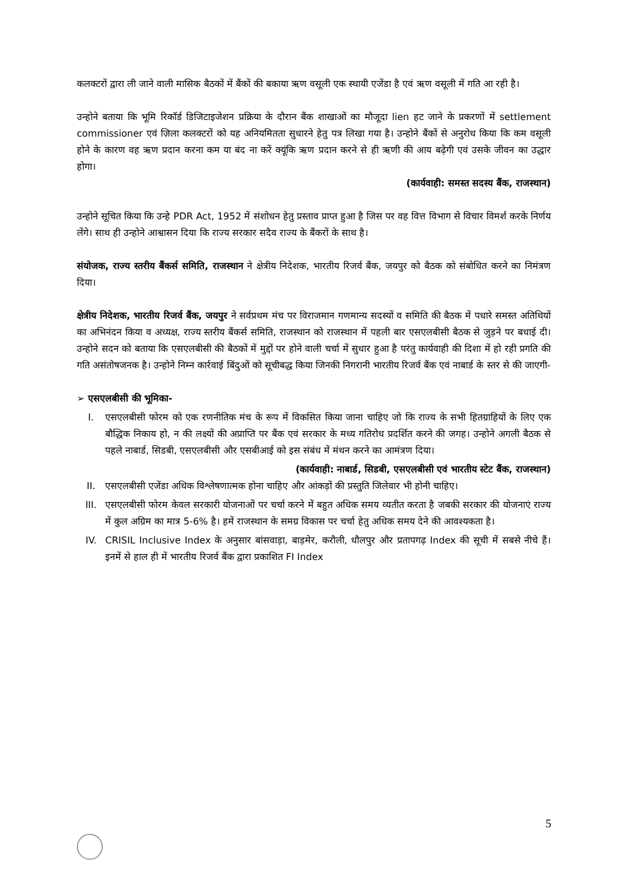कलक्टरों द्वारा ली जाने वाली मासिक बैठकों में बैंकों की बकाया ऋण वसूली एक स्थायी एजेंडा है एवं ऋण वसूली में गति आ रही है।
उन्होने बताया कि भूमि रिकॉर्ड डिजिटाइजेशन प्रक्रिया के दौरान बैंक शाखाओं का मौजूदा lien हट जाने के प्रकरणों में settlement commissioner एवं ज़िला कलक्टरों को यह अनियमितता सुधारने हेतु पत्र लिखा गया है। उन्होने बैंकों से अनुरोध किया कि कम वसूली होने के कारण वह ऋण प्रदान करना कम या बंद ना करें क्यूंकि ऋण प्रदान करने से ही ऋणी की आय बढ़ेगी एवं उसके जीवन का उद्धार होगा।
(कार्यवाही: समस्त सदस्य बैंक, राजस्थान)
उन्होने सूचित किया कि उन्हे PDR Act, 1952 में संशोधन हेतु प्रस्ताव प्राप्त हुआ है जिस पर वह वित्त विभाग से विचार विमर्श करके निर्णय लेंगे। साथ ही उन्होने आश्वासन दिया कि राज्य सरकार सदैव राज्य के बैंकरों के साथ है।
संयोजक, राज्य स्तरीय बैंकर्स समिति, राजस्थान ने क्षेत्रीय निदेशक, भारतीय रिजर्व बैंक, जयपुर को बैठक को संबोधित करने का निमंत्रण दिया।
क्षेत्रीय निदेशक, भारतीय रिजर्व बैंक, जयपुर ने सर्वप्रथम मंच पर विराजमान गणमान्य सदस्यों व समिति की बैठक में पधारे समस्त अतिथियों का अभिनंदन किया व अध्यक्ष, राज्य स्तरीय बैंकर्स समिति, राजस्थान को राजस्थान में पहली बार एसएलबीसी बैठक से जुड़ने पर बधाई दी। उन्होने सदन को बताया कि एसएलबीसी की बैठकों में मुद्दों पर होने वाली चर्चा में सुधार हुआ है परंतु कार्यवाही की दिशा में हो रही प्रगति की गति असंतोषजनक है। उन्होने निम्न कार्रवाई बिंदुओं को सूचीबद्ध किया जिनकी निगरानी भारतीय रिजर्व बैंक एवं नाबार्ड के स्तर से की जाएगी-
➢ एसएलबीसी की भूमिका-
I. एसएलबीसी फोरम को एक रणनीतिक मंच के रूप में विकसित किया जाना चाहिए जो कि राज्य के सभी हितग्राहियों के लिए एक बौद्धिक निकाय हो, न की लक्ष्यों की अप्राप्ति पर बैंक एवं सरकार के मध्य गतिरोध प्रदर्शित करने की जगह। उन्होने अगली बैठक से पहले नाबार्ड, सिडबी, एसएलबीसी और एसबीआई को इस संबंध में मंथन करने का आमंत्रण दिया।
(कार्यवाही: नाबार्ड, सिडबी, एसएलबीसी एवं भारतीय स्टेट बैंक, राजस्थान)
II. एसएलबीसी एजेंडा अधिक विश्लेषणात्मक होना चाहिए और आंकड़ों की प्रस्तुति जिलेवार भी होनी चाहिए।
III. एसएलबीसी फोरम केवल सरकारी योजनाओं पर चर्चा करने में बहुत अधिक समय व्यतीत करता है जबकी सरकार की योजनाएं राज्य में कुल अग्रिम का मात्र 5-6% है। हमें राजस्थान के समग्र विकास पर चर्चा हेतु अधिक समय देने की आवश्यकता है।
IV. CRISIL Inclusive Index के अनुसार बांसवाड़ा, बाड़मेर, करौली, धौलपुर और प्रतापगढ़ Index की सूची में सबसे नीचे हैं। इनमें से हाल ही में भारतीय रिजर्व बैंक द्वारा प्रकाशित FI Index
5